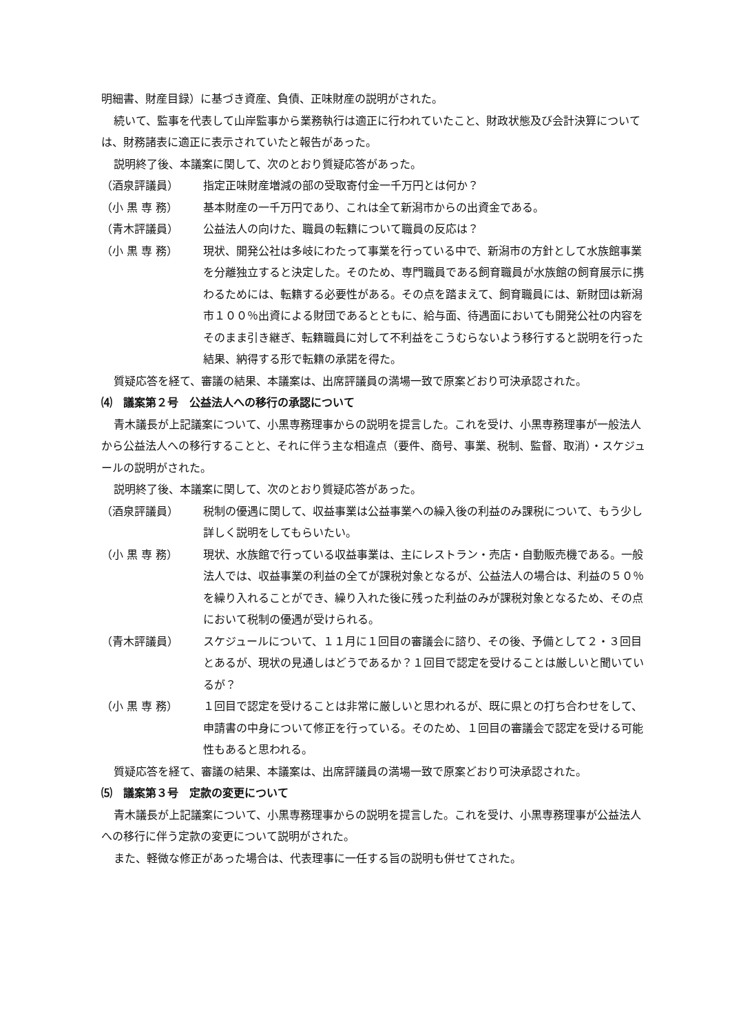明細書、財産目録）に基づき資産、負債、正味財産の説明がされた。
続いて、監事を代表して山岸監事から業務執行は適正に行われていたこと、財政状態及び会計決算については、財務諸表に適正に表示されていたと報告があった。
説明終了後、本議案に関して、次のとおり質疑応答があった。
（酒泉評議員） 指定正味財産増減の部の受取寄付金一千万円とは何か？
（小 黒 専 務） 基本財産の一千万円であり、これは全て新潟市からの出資金である。
（青木評議員） 公益法人の向けた、職員の転籍について職員の反応は？
（小 黒 専 務） 現状、開発公社は多岐にわたって事業を行っている中で、新潟市の方針として水族館事業を分離独立すると決定した。そのため、専門職員である飼育職員が水族館の飼育展示に携わるためには、転籍する必要性がある。その点を踏まえて、飼育職員には、新財団は新潟市１００％出資による財団であるとともに、給与面、待遇面においても開発公社の内容をそのまま引き継ぎ、転籍職員に対して不利益をこうむらないよう移行すると説明を行った結果、納得する形で転籍の承諾を得た。
質疑応答を経て、審議の結果、本議案は、出席評議員の満場一致で原案どおり可決承認された。
⑷　議案第２号　公益法人への移行の承認について
青木議長が上記議案について、小黒専務理事からの説明を提言した。これを受け、小黒専務理事が一般法人から公益法人への移行することと、それに伴う主な相違点（要件、商号、事業、税制、監督、取消）・スケジュールの説明がされた。
説明終了後、本議案に関して、次のとおり質疑応答があった。
（酒泉評議員） 税制の優遇に関して、収益事業は公益事業への繰入後の利益のみ課税について、もう少し詳しく説明をしてもらいたい。
（小 黒 専 務） 現状、水族館で行っている収益事業は、主にレストラン・売店・自動販売機である。一般法人では、収益事業の利益の全てが課税対象となるが、公益法人の場合は、利益の５０％を繰り入れることができ、繰り入れた後に残った利益のみが課税対象となるため、その点において税制の優遇が受けられる。
（青木評議員） スケジュールについて、１１月に１回目の審議会に諮り、その後、予備として２・３回目とあるが、現状の見通しはどうであるか？１回目で認定を受けることは厳しいと聞いているが？
（小 黒 専 務） １回目で認定を受けることは非常に厳しいと思われるが、既に県との打ち合わせをして、申請書の中身について修正を行っている。そのため、１回目の審議会で認定を受ける可能性もあると思われる。
質疑応答を経て、審議の結果、本議案は、出席評議員の満場一致で原案どおり可決承認された。
⑸　議案第３号　定款の変更について
青木議長が上記議案について、小黒専務理事からの説明を提言した。これを受け、小黒専務理事が公益法人への移行に伴う定款の変更について説明がされた。
また、軽微な修正があった場合は、代表理事に一任する旨の説明も併せてされた。